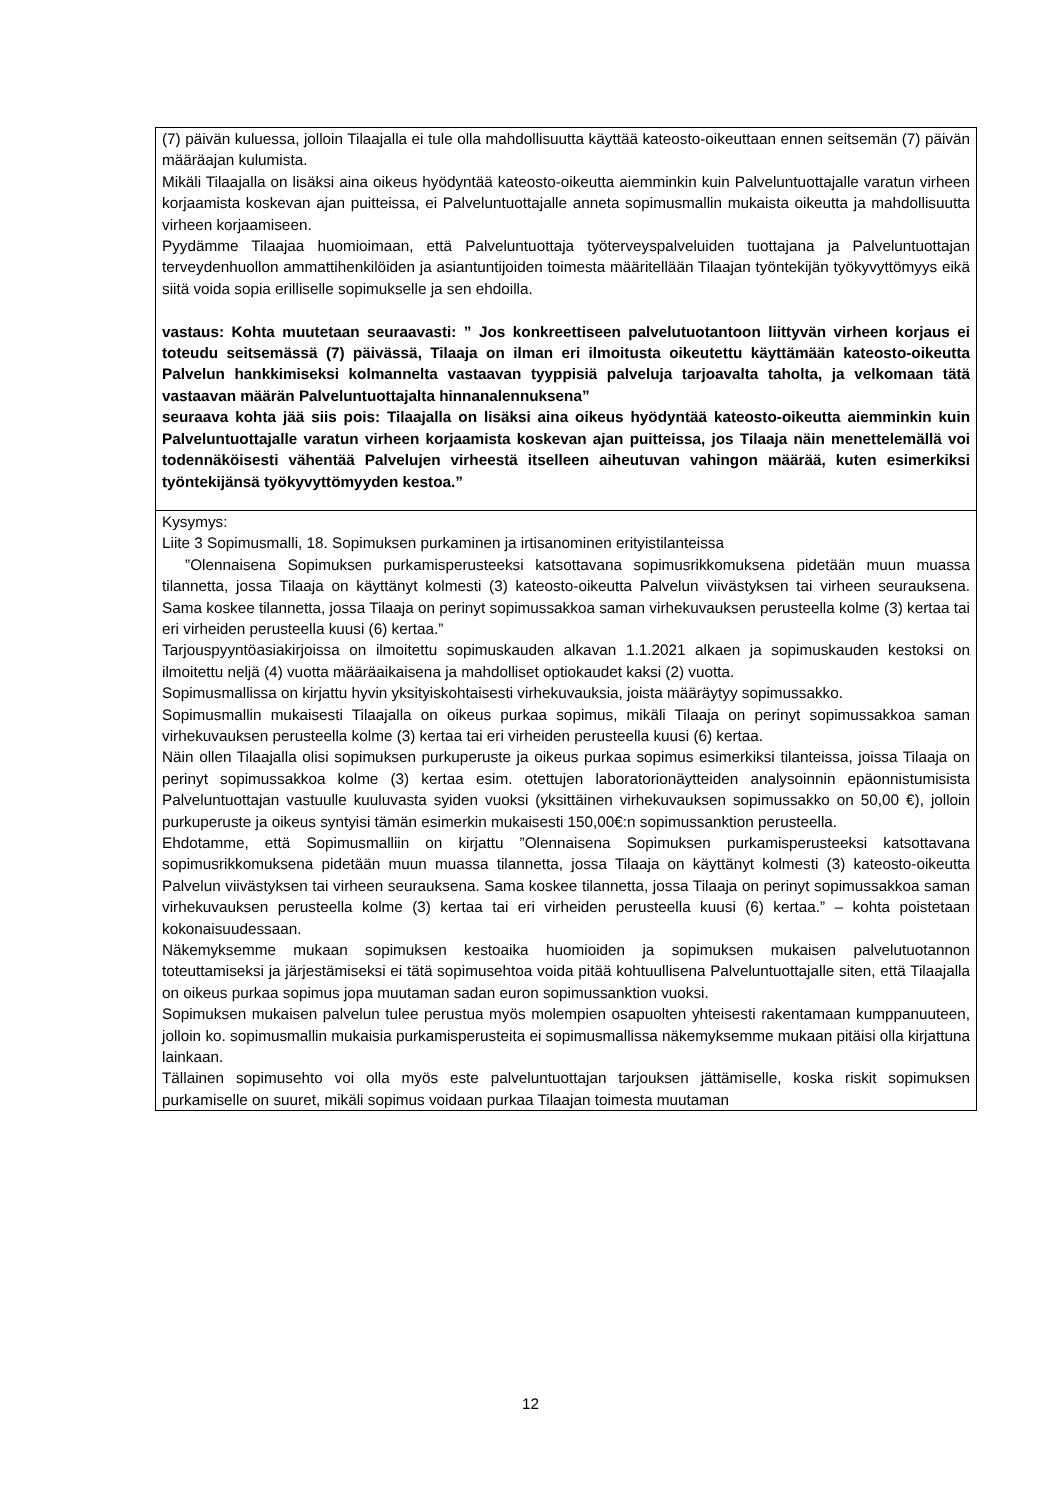| (7) päivän kuluessa, jolloin Tilaajalla ei tule olla mahdollisuutta käyttää kateosto-oikeuttaan ennen seitsemän (7) päivän määräajan kulumista. Mikäli Tilaajalla on lisäksi aina oikeus hyödyntää kateosto-oikeutta aiemminkin kuin Palveluntuottajalle varatun virheen korjaamista koskevan ajan puitteissa, ei Palveluntuottajalle anneta sopimusmallin mukaista oikeutta ja mahdollisuutta virheen korjaamiseen. Pyydämme Tilaajaa huomioimaan, että Palveluntuottaja työterveyspalveluiden tuottajana ja Palveluntuottajan terveydenhuollon ammattihenkilöiden ja asiantuntijoiden toimesta määritellään Tilaajan työntekijän työkyvyttömyys eikä siitä voida sopia erilliselle sopimukselle ja sen ehdoilla. vastaus: Kohta muutetaan seuraavasti: ” Jos konkreettiseen palvelutuotantoon liittyvän virheen korjaus ei toteudu seitsemässä (7) päivässä, Tilaaja on ilman eri ilmoitusta oikeutettu käyttämään kateosto-oikeutta Palvelun hankkimiseksi kolmannelta vastaavan tyyppisiä palveluja tarjoavalta taholta, ja velkomaan tätä vastaavan määrän Palveluntuottajalta hinnanalennuksena” seuraava kohta jää siis pois: Tilaajalla on lisäksi aina oikeus hyödyntää kateosto-oikeutta aiemminkin kuin Palveluntuottajalle varatun virheen korjaamista koskevan ajan puitteissa, jos Tilaaja näin menettelemällä voi todennäköisesti vähentää Palvelujen virheestä itselleen aiheutuvan vahingon määrää, kuten esimerkiksi työntekijänsä työkyvyttömyyden kestoa.” |
| Kysymys: Liite 3 Sopimusmalli, 18. Sopimuksen purkaminen ja irtisanominen erityistilanteissa ”Olennaisena Sopimuksen purkamisperusteeksi katsottavana sopimusrikkomuksena pidetään muun muassa tilannetta, jossa Tilaaja on käyttänyt kolmesti (3) kateosto-oikeutta Palvelun viivästyksen tai virheen seurauksena. Sama koskee tilannetta, jossa Tilaaja on perinyt sopimussakkoa saman virhekuvauksen perusteella kolme (3) kertaa tai eri virheiden perusteella kuusi (6) kertaa.” Tarjouspyyntöasiakirjoissa on ilmoitettu sopimuskauden alkavan 1.1.2021 alkaen ja sopimuskauden kestoksi on ilmoitettu neljä (4) vuotta määräaikaisena ja mahdolliset optiokaudet kaksi (2) vuotta. Sopimusmallissa on kirjattu hyvin yksityiskohtaisesti virhekuvauksia, joista määräytyy sopimussakko. Sopimusmallin mukaisesti Tilaajalla on oikeus purkaa sopimus, mikäli Tilaaja on perinyt sopimussakkoa saman virhekuvauksen perusteella kolme (3) kertaa tai eri virheiden perusteella kuusi (6) kertaa. Näin ollen Tilaajalla olisi sopimuksen purkuperuste ja oikeus purkaa sopimus esimerkiksi tilanteissa, joissa Tilaaja on perinyt sopimussakkoa kolme (3) kertaa esim. otettujen laboratorionäytteiden analysoinnin epäonnistumisista Palveluntuottajan vastuulle kuuluvasta syiden vuoksi (yksittäinen virhekuvauksen sopimussakko on 50,00 €), jolloin purkuperuste ja oikeus syntyisi tämän esimerkin mukaisesti 150,00€:n sopimussanktion perusteella. Ehdotamme, että Sopimusmalliin on kirjattu ”Olennaisena Sopimuksen purkamisperusteeksi katsottavana sopimusrikkomuksena pidetään muun muassa tilannetta, jossa Tilaaja on käyttänyt kolmesti (3) kateosto-oikeutta Palvelun viivästyksen tai virheen seurauksena. Sama koskee tilannetta, jossa Tilaaja on perinyt sopimussakkoa saman virhekuvauksen perusteella kolme (3) kertaa tai eri virheiden perusteella kuusi (6) kertaa.” – kohta poistetaan kokonaisuudessaan. Näkemyksemme mukaan sopimuksen kestoaika huomioiden ja sopimuksen mukaisen palvelutuotannon toteuttamiseksi ja järjestämiseksi ei tätä sopimusehtoa voida pitää kohtuullisena Palveluntuottajalle siten, että Tilaajalla on oikeus purkaa sopimus jopa muutaman sadan euron sopimussanktion vuoksi. Sopimuksen mukaisen palvelun tulee perustua myös molempien osapuolten yhteisesti rakentamaan kumppanuuteen, jolloin ko. sopimusmallin mukaisia purkamisperusteita ei sopimusmallissa näkemyksemme mukaan pitäisi olla kirjattuna lainkaan. Tällainen sopimusehto voi olla myös este palveluntuottajan tarjouksen jättämiselle, koska riskit sopimuksen purkamiselle on suuret, mikäli sopimus voidaan purkaa Tilaajan toimesta muutaman |
12